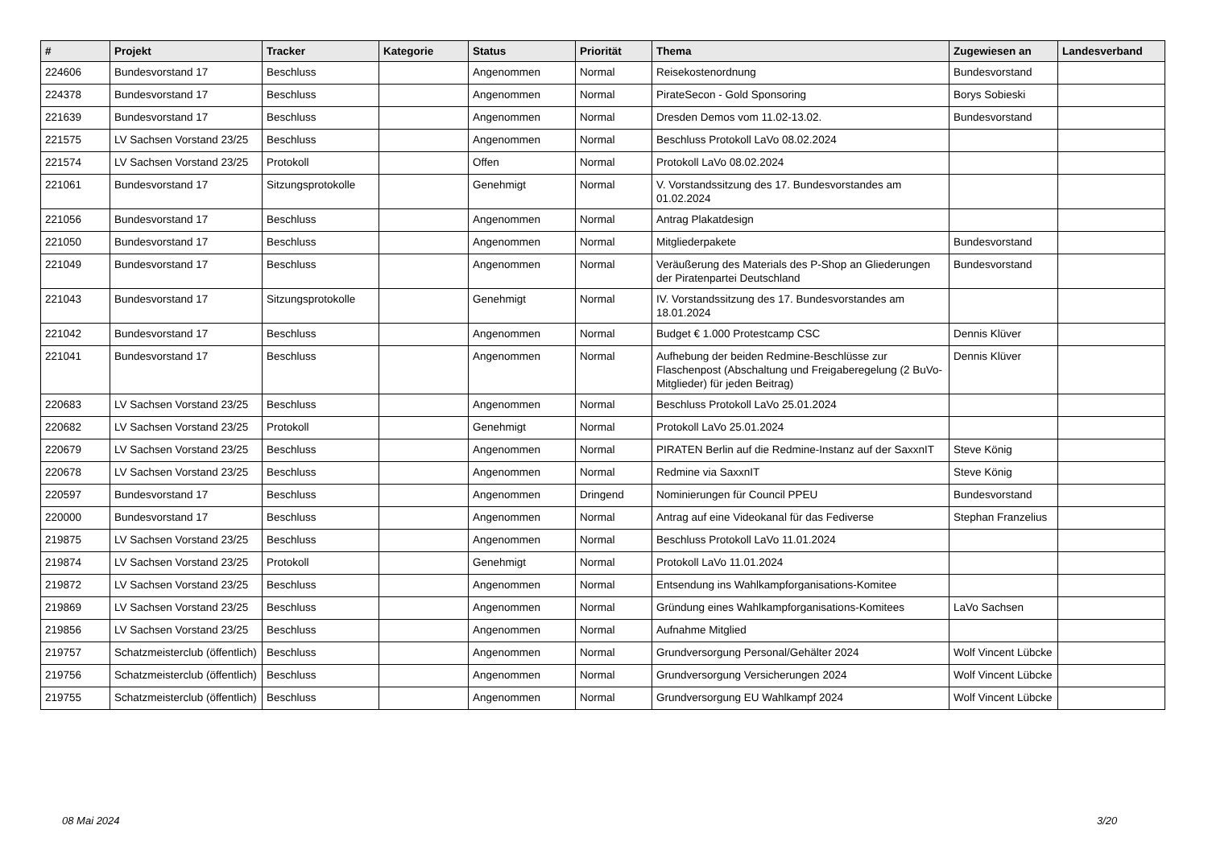| # | Projekt | Tracker | Kategorie | Status | Priorität | Thema | Zugewiesen an | Landesverband |
| --- | --- | --- | --- | --- | --- | --- | --- | --- |
| 224606 | Bundesvorstand 17 | Beschluss | | Angenommen | Normal | Reisekostenordnung | Bundesvorstand | |
| 224378 | Bundesvorstand 17 | Beschluss | | Angenommen | Normal | PirateSecon - Gold Sponsoring | Borys Sobieski | |
| 221639 | Bundesvorstand 17 | Beschluss | | Angenommen | Normal | Dresden Demos vom 11.02-13.02. | Bundesvorstand | |
| 221575 | LV Sachsen Vorstand 23/25 | Beschluss | | Angenommen | Normal | Beschluss Protokoll LaVo 08.02.2024 | | |
| 221574 | LV Sachsen Vorstand 23/25 | Protokoll | | Offen | Normal | Protokoll LaVo 08.02.2024 | | |
| 221061 | Bundesvorstand 17 | Sitzungsprotokolle | | Genehmigt | Normal | V. Vorstandssitzung des 17. Bundesvorstandes am 01.02.2024 | | |
| 221056 | Bundesvorstand 17 | Beschluss | | Angenommen | Normal | Antrag Plakatdesign | | |
| 221050 | Bundesvorstand 17 | Beschluss | | Angenommen | Normal | Mitgliederpakete | Bundesvorstand | |
| 221049 | Bundesvorstand 17 | Beschluss | | Angenommen | Normal | Veräußerung des Materials des P-Shop an Gliederungen der Piratenpartei Deutschland | Bundesvorstand | |
| 221043 | Bundesvorstand 17 | Sitzungsprotokolle | | Genehmigt | Normal | IV. Vorstandssitzung des 17. Bundesvorstandes am 18.01.2024 | | |
| 221042 | Bundesvorstand 17 | Beschluss | | Angenommen | Normal | Budget € 1.000 Protestcamp CSC | Dennis Klüver | |
| 221041 | Bundesvorstand 17 | Beschluss | | Angenommen | Normal | Aufhebung der beiden Redmine-Beschlüsse zur Flaschenpost (Abschaltung und Freigaberegelung (2 BuVo-Mitglieder) für jeden Beitrag) | Dennis Klüver | |
| 220683 | LV Sachsen Vorstand 23/25 | Beschluss | | Angenommen | Normal | Beschluss Protokoll LaVo 25.01.2024 | | |
| 220682 | LV Sachsen Vorstand 23/25 | Protokoll | | Genehmigt | Normal | Protokoll LaVo 25.01.2024 | | |
| 220679 | LV Sachsen Vorstand 23/25 | Beschluss | | Angenommen | Normal | PIRATEN Berlin auf die Redmine-Instanz auf der SaxxnIT | Steve König | |
| 220678 | LV Sachsen Vorstand 23/25 | Beschluss | | Angenommen | Normal | Redmine via SaxxnIT | Steve König | |
| 220597 | Bundesvorstand 17 | Beschluss | | Angenommen | Dringend | Nominierungen für Council PPEU | Bundesvorstand | |
| 220000 | Bundesvorstand 17 | Beschluss | | Angenommen | Normal | Antrag auf eine Videokanal für das Fediverse | Stephan Franzelius | |
| 219875 | LV Sachsen Vorstand 23/25 | Beschluss | | Angenommen | Normal | Beschluss Protokoll LaVo 11.01.2024 | | |
| 219874 | LV Sachsen Vorstand 23/25 | Protokoll | | Genehmigt | Normal | Protokoll LaVo 11.01.2024 | | |
| 219872 | LV Sachsen Vorstand 23/25 | Beschluss | | Angenommen | Normal | Entsendung ins Wahlkampforganisations-Komitee | | |
| 219869 | LV Sachsen Vorstand 23/25 | Beschluss | | Angenommen | Normal | Gründung eines Wahlkampforganisations-Komitees | LaVo Sachsen | |
| 219856 | LV Sachsen Vorstand 23/25 | Beschluss | | Angenommen | Normal | Aufnahme Mitglied | | |
| 219757 | Schatzmeisterclub (öffentlich) | Beschluss | | Angenommen | Normal | Grundversorgung Personal/Gehälter 2024 | Wolf Vincent Lübcke | |
| 219756 | Schatzmeisterclub (öffentlich) | Beschluss | | Angenommen | Normal | Grundversorgung Versicherungen 2024 | Wolf Vincent Lübcke | |
| 219755 | Schatzmeisterclub (öffentlich) | Beschluss | | Angenommen | Normal | Grundversorgung EU Wahlkampf 2024 | Wolf Vincent Lübcke | |
08 Mai 2024 3/20